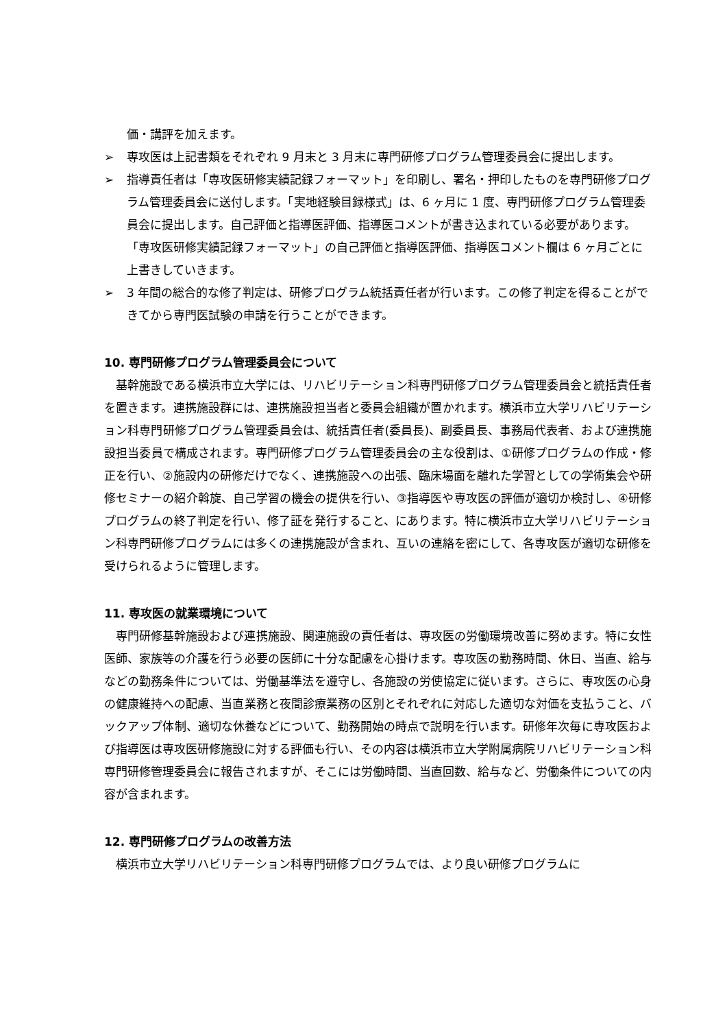価・講評を加えます。
➢ 専攻医は上記書類をそれぞれ 9 月末と 3 月末に専門研修プログラム管理委員会に提出します。
➢ 指導責任者は「専攻医研修実績記録フォーマット」を印刷し、署名・押印したものを専門研修プログラム管理委員会に送付します。「実地経験目録様式」は、6 ヶ月に 1 度、専門研修プログラム管理委員会に提出します。自己評価と指導医評価、指導医コメントが書き込まれている必要があります。「専攻医研修実績記録フォーマット」の自己評価と指導医評価、指導医コメント欄は 6 ヶ月ごとに上書きしていきます。
➢ 3 年間の総合的な修了判定は、研修プログラム統括責任者が行います。この修了判定を得ることができてから専門医試験の申請を行うことができます。
10. 専門研修プログラム管理委員会について
基幹施設である横浜市立大学には、リハビリテーション科専門研修プログラム管理委員会と統括責任者を置きます。連携施設群には、連携施設担当者と委員会組織が置かれます。横浜市立大学リハビリテーション科専門研修プログラム管理委員会は、統括責任者(委員長)、副委員長、事務局代表者、および連携施設担当委員で構成されます。専門研修プログラム管理委員会の主な役割は、①研修プログラムの作成・修正を行い、②施設内の研修だけでなく、連携施設への出張、臨床場面を離れた学習としての学術集会や研修セミナーの紹介斡旋、自己学習の機会の提供を行い、③指導医や専攻医の評価が適切か検討し、④研修プログラムの終了判定を行い、修了証を発行すること、にあります。特に横浜市立大学リハビリテーション科専門研修プログラムには多くの連携施設が含まれ、互いの連絡を密にして、各専攻医が適切な研修を受けられるように管理します。
11. 専攻医の就業環境について
専門研修基幹施設および連携施設、関連施設の責任者は、専攻医の労働環境改善に努めます。特に女性医師、家族等の介護を行う必要の医師に十分な配慮を心掛けます。専攻医の勤務時間、休日、当直、給与などの勤務条件については、労働基準法を遵守し、各施設の労使協定に従います。さらに、専攻医の心身の健康維持への配慮、当直業務と夜間診療業務の区別とそれぞれに対応した適切な対価を支払うこと、バックアップ体制、適切な休養などについて、勤務開始の時点で説明を行います。研修年次毎に専攻医および指導医は専攻医研修施設に対する評価も行い、その内容は横浜市立大学附属病院リハビリテーション科専門研修管理委員会に報告されますが、そこには労働時間、当直回数、給与など、労働条件についての内容が含まれます。
12. 専門研修プログラムの改善方法
横浜市立大学リハビリテーション科専門研修プログラムでは、より良い研修プログラムに